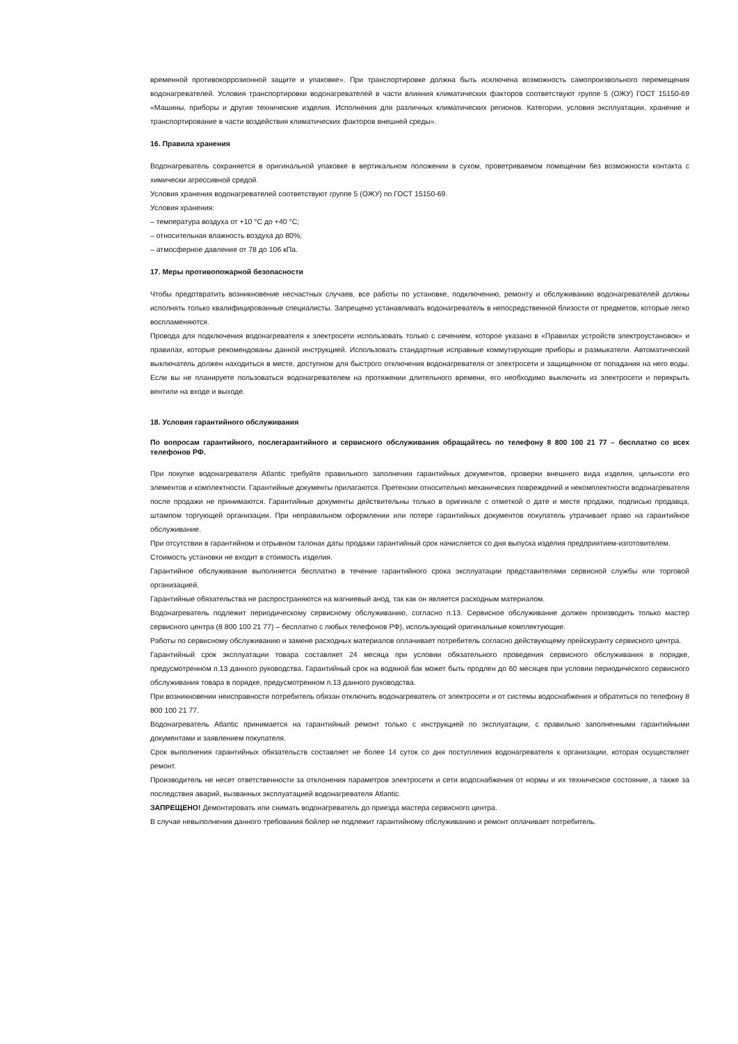временной противокоррозионной защите и упаковке». При транспортировке должна быть исключена возможность самопроизвольного перемещения водонагревателей. Условия транспортировки водонагревателей в части влияния климатических факторов соответствуют группе 5 (ОЖУ) ГОСТ 15150-69 «Машины, приборы и другие технические изделия. Исполнения для различных климатических регионов. Категории, условия эксплуатации, хранение и транспортирование в части воздействия климатических факторов внешней среды».
16. Правила хранения
Водонагреватель сохраняется в оригинальной упаковке в вертикальном положении в сухом, проветриваемом помещении без возможности контакта с химически агрессивной средой.
Условия хранения водонагревателей соответствуют группе 5 (ОЖУ) по ГОСТ 15150-69.
Условия хранения:
– температура воздуха от +10 °C до +40 °C;
– относительная влажность воздуха до 80%;
– атмосферное давление от 78 до 106 кПа.
17. Меры противопожарной безопасности
Чтобы предотвратить возникновение несчастных случаев, все работы по установке, подключению, ремонту и обслуживанию водонагревателей должны исполнять только квалифицированные специалисты. Запрещено устанавливать водонагреватель в непосредственной близости от предметов, которые легко воспламеняются.
Провода для подключения водонагревателя к электросети использовать только с сечением, которое указано в «Правилах устройств электроустановок» и правилах, которые рекомендованы данной инструкцией. Использовать стандартные исправные коммутирующие приборы и размыкатели. Автоматический выключатель должен находиться в месте, доступном для быстрого отключения водонагревателя от электросети и защищенном от попадания на него воды. Если вы не планируете пользоваться водонагревателем на протяжении длительного времени, его необходимо выключить из электросети и перекрыть вентили на входе и выходе.
18. Условия гарантийного обслуживания
По вопросам гарантийного, послегарантийного и сервисного обслуживания обращайтесь по телефону 8 800 100 21 77 – бесплатно со всех телефонов РФ.
При покупке водонагревателя Atlantic требуйте правильного заполнения гарантийных документов, проверки внешнего вида изделия, цельнсоти его элементов и комплектности. Гарантийные документы прилагаются. Претензии относительно механических повреждений и некомплектности водонагревателя после продажи не принимаются. Гарантийные документы действительны только в оригинале с отметкой о дате и месте продажи, подписью продавца, штампом торгующей организации. При неправильном оформлении или потере гарантийных документов покупатель утрачивает право на гарантийное обслуживание.
При отсутствии в гарантийном и отрывном талонах даты продажи гарантийный срок начисляется со дня выпуска изделия предприятием-изготовителем.
Стоимость установки не входит в стоимость изделия.
Гарантийное обслуживание выполняется бесплатно в течение гарантийного срока эксплуатации представителями сервисной службы или торговой организацией.
Гарантийные обязательства не распространяются на магниевый анод, так как он является расходным материалом.
Водонагреватель подлежит периодическому сервисному обслуживанию, согласно п.13. Сервисное обслуживание должен производить только мастер сервисного центра (8 800 100 21 77) – бесплатно с любых телефонов РФ), использующий оригинальные комплектующие.
Работы по сервисному обслуживанию и замене расходных материалов оплачивает потребитель согласно действующему прейскуранту сервисного центра.
Гарантийный срок эксплуатации товара составляет 24 месяца при условии обязательного проведения сервисного обслуживания в порядке, предусмотренном п.13 данного руководства. Гарантийный срок на водяной бак может быть продлен до 60 месяцев при условии периодического сервисного обслуживания товара в порядке, предусмотренном п.13 данного руководства.
При возникновении неисправности потребитель обязан отключить водонагреватель от электросети и от системы водоснабжения и обратиться по телефону 8 800 100 21 77.
Водонагреватель Atlantic принимается на гарантийный ремонт только с инструкцией по эксплуатации, с правильно заполненными гарантийными документами и заявлением покупателя.
Срок выполнения гарантийных обязательств составляет не более 14 суток со дня поступления водонагревателя к организации, которая осуществляет ремонт.
Производитель не несет ответственности за отклонения параметров электросети и сети водоснабжения от нормы и их техническое состояние, а также за последствия аварий, вызванных эксплуатацией водонагревателя Atlantic.
ЗАПРЕЩЕНО! Демонтировать или снимать водонагреватель до приезда мастера сервисного центра.
В случае невыполнения данного требования бойлер не подлежит гарантийному обслуживанию и ремонт оплачивает потребитель.